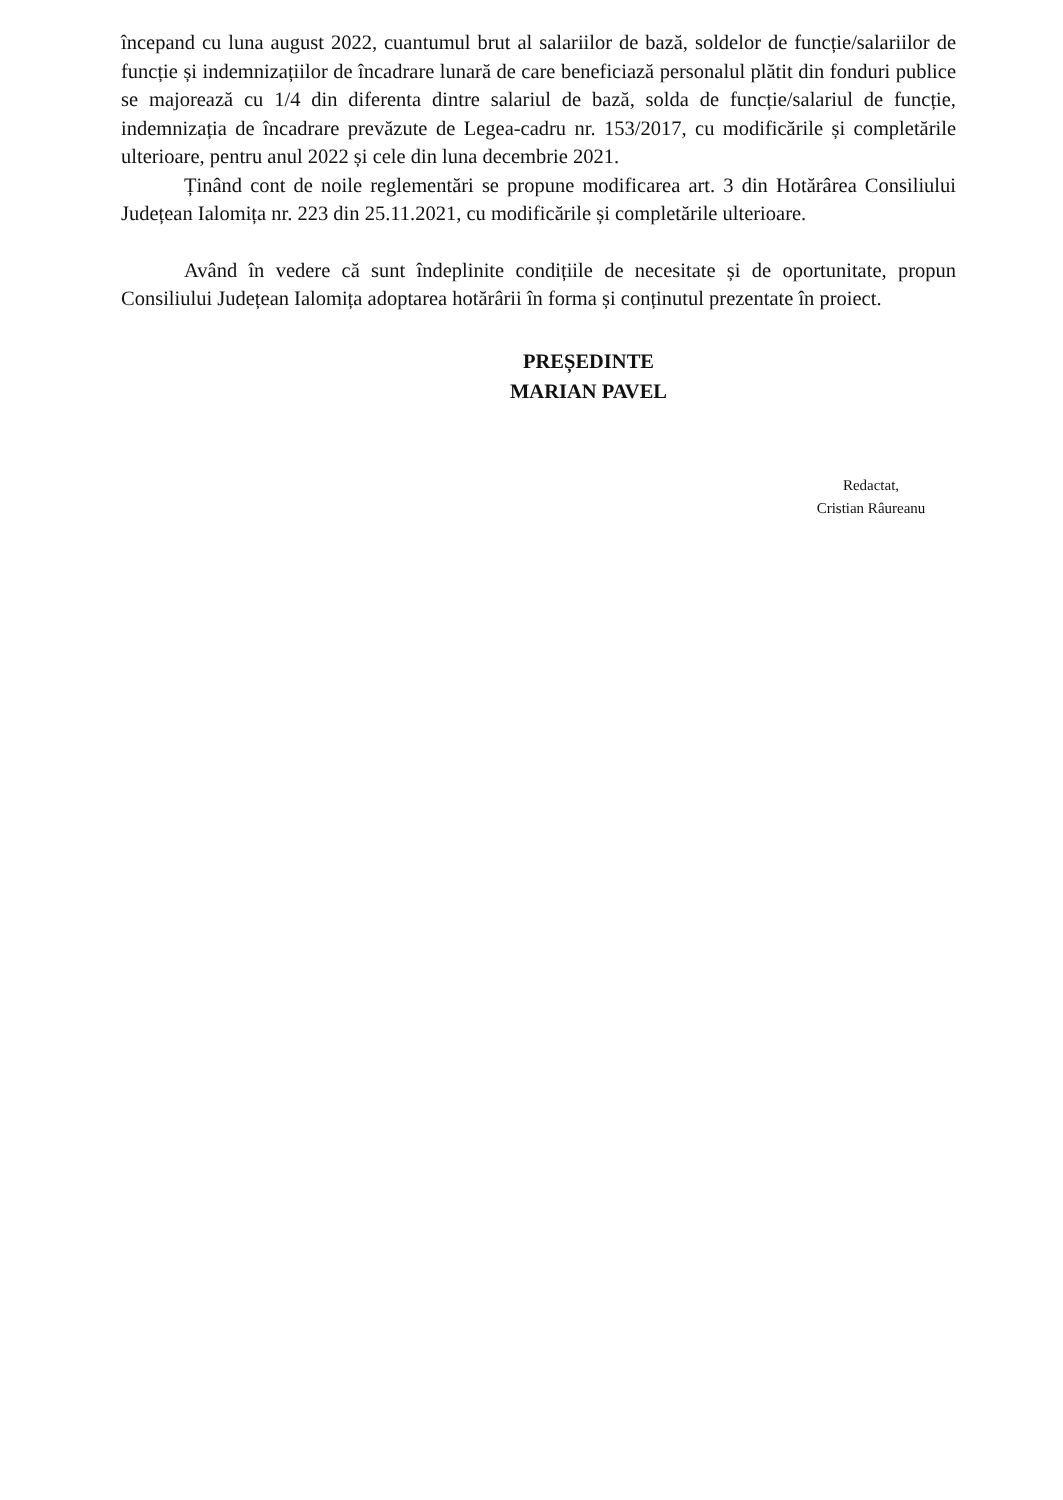începand cu luna august 2022, cuantumul brut al salariilor de bază, soldelor de funcție/salariilor de funcție și indemnizațiilor de încadrare lunară de care beneficiază personalul plătit din fonduri publice se majorează cu 1/4 din diferenta dintre salariul de bază, solda de funcție/salariul de funcție, indemnizația de încadrare prevăzute de Legea-cadru nr. 153/2017, cu modificările și completările ulterioare, pentru anul 2022 și cele din luna decembrie 2021.
Ținând cont de noile reglementări se propune modificarea art. 3 din Hotărârea Consiliului Județean Ialomița nr. 223 din 25.11.2021, cu modificările și completările ulterioare.
Având în vedere că sunt îndeplinite condițiile de necesitate și de oportunitate, propun Consiliului Județean Ialomița adoptarea hotărârii în forma și conținutul prezentate în proiect.
PREȘEDINTE
MARIAN PAVEL
Redactat,
Cristian Râureanu